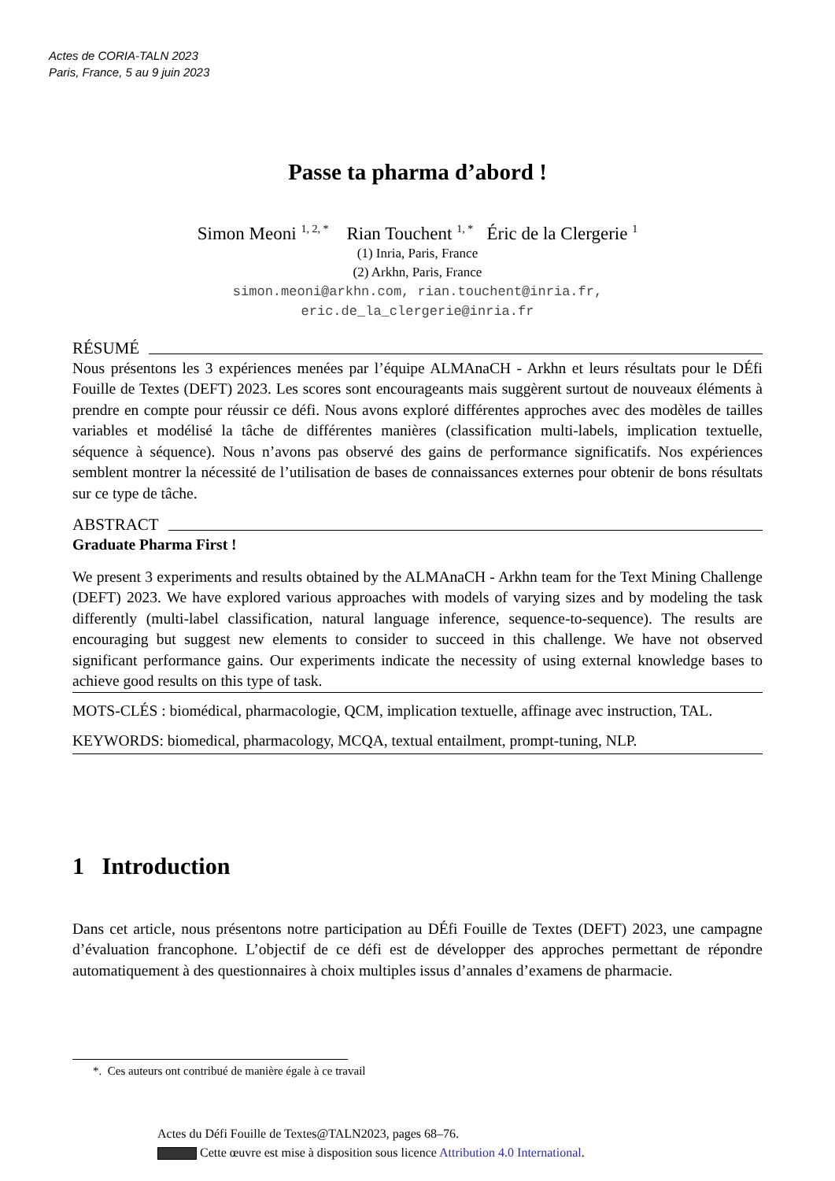Actes de CORIA-TALN 2023
Paris, France, 5 au 9 juin 2023
Passe ta pharma d’abord !
Simon Meoni <sup>1, 2, *</sup> Rian Touchent <sup>1, *</sup> Éric de la Clergerie <sup>1</sup>
(1) Inria, Paris, France
(2) Arkhn, Paris, France
simon.meoni@arkhn.com, rian.touchent@inria.fr,
eric.de_la_clergerie@inria.fr
RÉSUMÉ
Nous présentons les 3 expériences menées par l’équipe ALMAnaCH - Arkhn et leurs résultats pour le DÉfi Fouille de Textes (DEFT) 2023. Les scores sont encourageants mais suggèrent surtout de nouveaux éléments à prendre en compte pour réussir ce défi. Nous avons exploré différentes approches avec des modèles de tailles variables et modélisé la tâche de différentes manières (classification multi-labels, implication textuelle, séquence à séquence). Nous n’avons pas observé des gains de performance significatifs. Nos expériences semblent montrer la nécessité de l’utilisation de bases de connaissances externes pour obtenir de bons résultats sur ce type de tâche.
ABSTRACT
Graduate Pharma First !
We present 3 experiments and results obtained by the ALMAnaCH - Arkhn team for the Text Mining Challenge (DEFT) 2023. We have explored various approaches with models of varying sizes and by modeling the task differently (multi-label classification, natural language inference, sequence-to-sequence). The results are encouraging but suggest new elements to consider to succeed in this challenge. We have not observed significant performance gains. Our experiments indicate the necessity of using external knowledge bases to achieve good results on this type of task.
MOTS-CLÉS : biomédical, pharmacologie, QCM, implication textuelle, affinage avec instruction, TAL.
KEYWORDS: biomedical, pharmacology, MCQA, textual entailment, prompt-tuning, NLP.
1 Introduction
Dans cet article, nous présentons notre participation au DÉfi Fouille de Textes (DEFT) 2023, une campagne d’évaluation francophone. L’objectif de ce défi est de développer des approches permettant de répondre automatiquement à des questionnaires à choix multiples issus d’annales d’examens de pharmacie.
*. Ces auteurs ont contribué de manière égale à ce travail
Actes du Défi Fouille de Textes@TALN2023, pages 68–76.
Cette œuvre est mise à disposition sous licence Attribution 4.0 International.